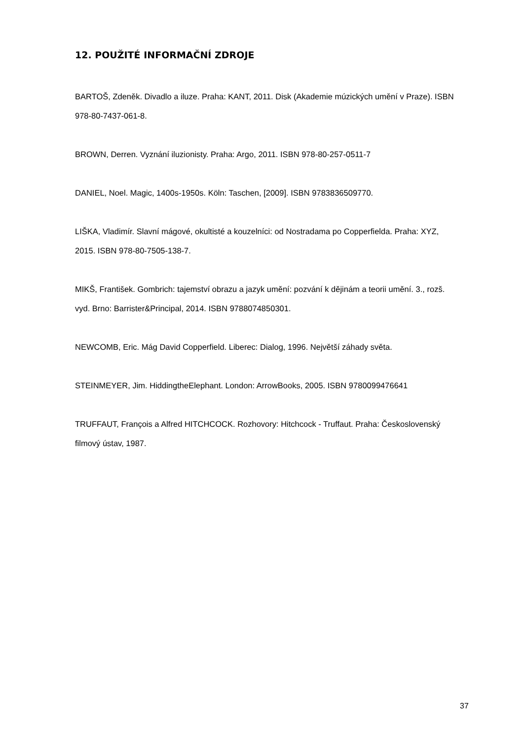12. POUŽITÉ INFORMAČNÍ ZDROJE
BARTOŠ, Zdeněk. Divadlo a iluze. Praha: KANT, 2011. Disk (Akademie múzických umění v Praze). ISBN 978-80-7437-061-8.
BROWN, Derren. Vyznání iluzionisty. Praha: Argo, 2011. ISBN 978-80-257-0511-7
DANIEL, Noel. Magic, 1400s-1950s. Köln: Taschen, [2009]. ISBN 9783836509770.
LIŠKA, Vladimír. Slavní mágové, okultisté a kouzelníci: od Nostradama po Copperfielda. Praha: XYZ, 2015. ISBN 978-80-7505-138-7.
MIKŠ, František. Gombrich: tajemství obrazu a jazyk umění: pozvání k dějinám a teorii umění. 3., rozš. vyd. Brno: Barrister&Principal, 2014. ISBN 9788074850301.
NEWCOMB, Eric. Mág David Copperfield. Liberec: Dialog, 1996. Největší záhady světa.
STEINMEYER, Jim. HiddingtheElephant. London: ArrowBooks, 2005. ISBN 9780099476641
TRUFFAUT, François a Alfred HITCHCOCK. Rozhovory: Hitchcock - Truffaut. Praha: Československý filmový ústav, 1987.
37